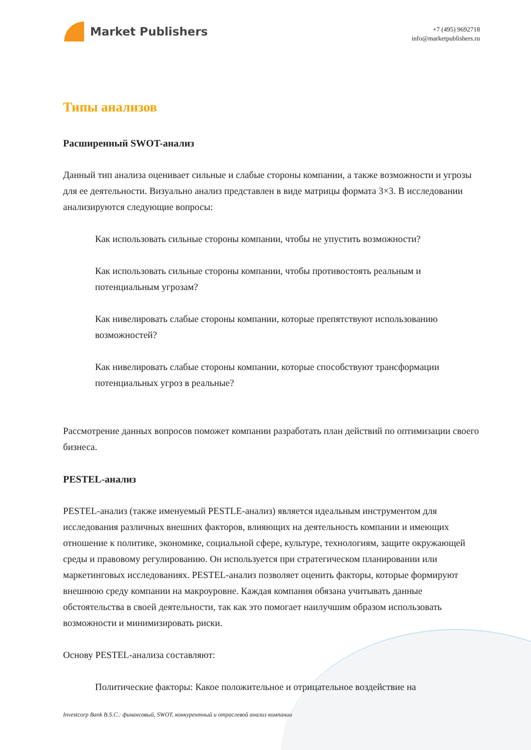Market Publishers
+7 (495) 9692718
info@marketpublishers.ru
Типы анализов
Расширенный SWOT-анализ
Данный тип анализа оценивает сильные и слабые стороны компании, а также возможности и угрозы для ее деятельности. Визуально анализ представлен в виде матрицы формата 3×3. В исследовании анализируются следующие вопросы:
Как использовать сильные стороны компании, чтобы не упустить возможности?
Как использовать сильные стороны компании, чтобы противостоять реальным и потенциальным угрозам?
Как нивелировать слабые стороны компании, которые препятствуют использованию возможностей?
Как нивелировать слабые стороны компании, которые способствуют трансформации потенциальных угроз в реальные?
Рассмотрение данных вопросов поможет компании разработать план действий по оптимизации своего бизнеса.
PESTEL-анализ
PESTEL-анализ (также именуемый PESTLE-анализ) является идеальным инструментом для исследования различных внешних факторов, влияющих на деятельность компании и имеющих отношение к политике, экономике, социальной сфере, культуре, технологиям, защите окружающей среды и правовому регулированию. Он используется при стратегическом планировании или маркетинговых исследованиях. PESTEL-анализ позволяет оценить факторы, которые формируют внешнюю среду компании на макроуровне. Каждая компания обязана учитывать данные обстоятельства в своей деятельности, так как это помогает наилучшим образом использовать возможности и минимизировать риски.
Основу PESTEL-анализа составляют:
Политические факторы: Какое положительное и отрицательное воздействие на
Investcorp Bank B.S.C.: финансовый, SWOT, конкурентный и отраслевой анализ компании